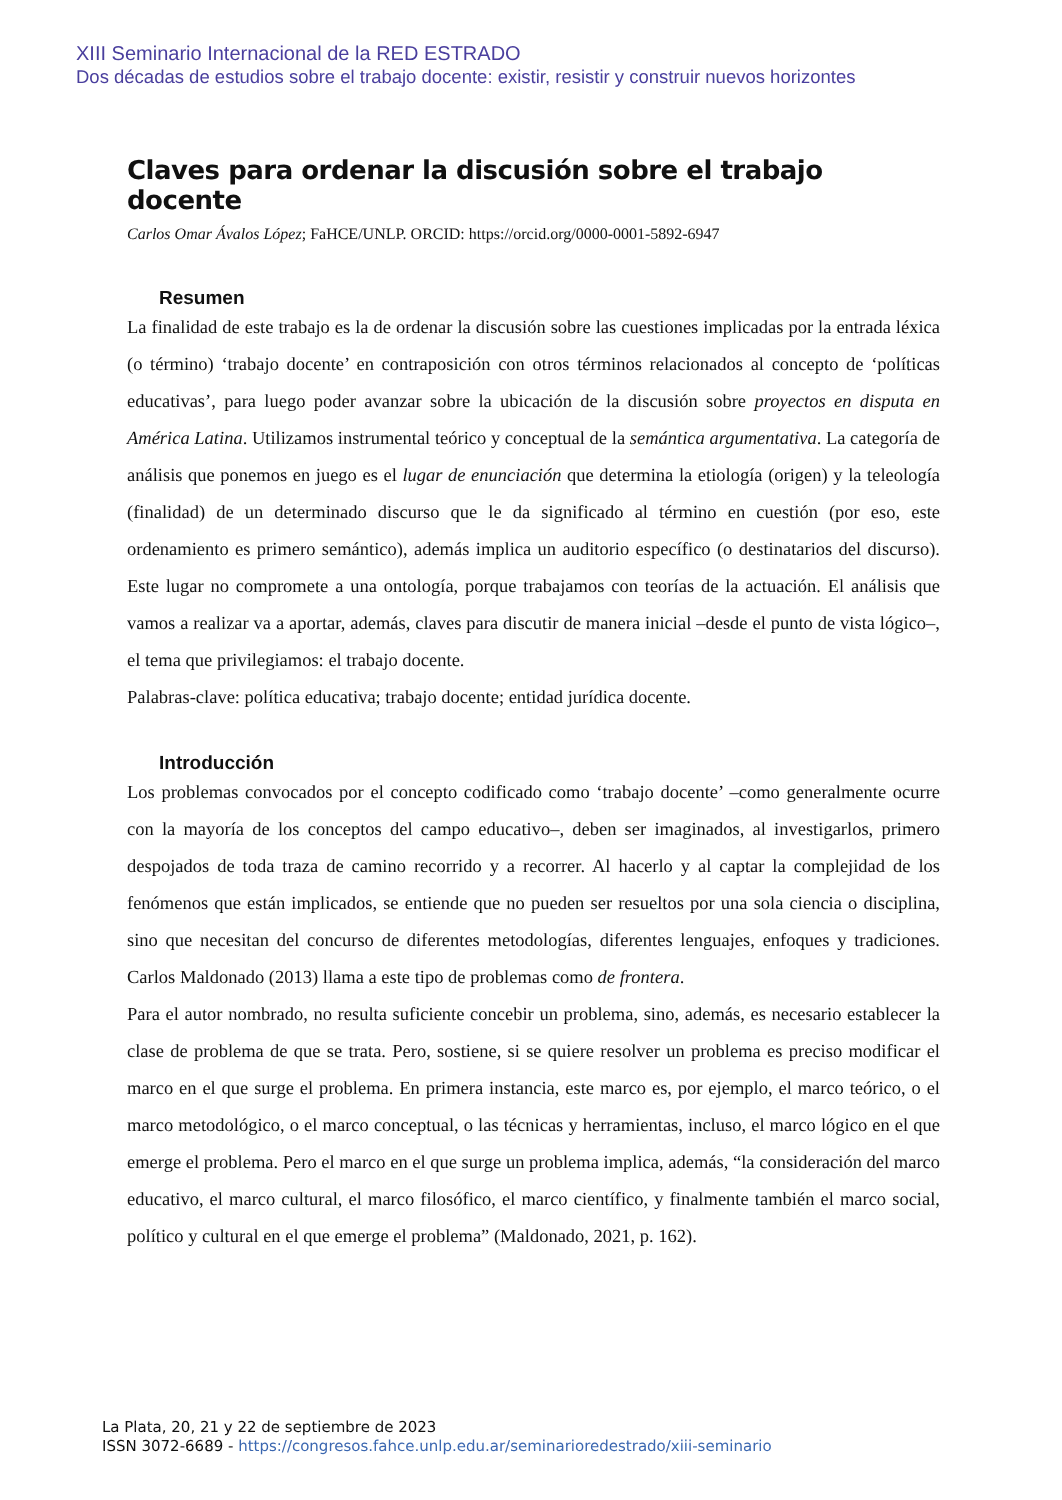XIII Seminario Internacional de la RED ESTRADO
Dos décadas de estudios sobre el trabajo docente: existir, resistir y construir nuevos horizontes
Claves para ordenar la discusión sobre el trabajo docente
Carlos Omar Ávalos López; FaHCE/UNLP. ORCID: https://orcid.org/0000-0001-5892-6947
Resumen
La finalidad de este trabajo es la de ordenar la discusión sobre las cuestiones implicadas por la entrada léxica (o término) ‘trabajo docente’ en contraposición con otros términos relacionados al concepto de ‘políticas educativas’, para luego poder avanzar sobre la ubicación de la discusión sobre proyectos en disputa en América Latina. Utilizamos instrumental teórico y conceptual de la semántica argumentativa. La categoría de análisis que ponemos en juego es el lugar de enunciación que determina la etiología (origen) y la teleología (finalidad) de un determinado discurso que le da significado al término en cuestión (por eso, este ordenamiento es primero semántico), además implica un auditorio específico (o destinatarios del discurso). Este lugar no compromete a una ontología, porque trabajamos con teorías de la actuación. El análisis que vamos a realizar va a aportar, además, claves para discutir de manera inicial –desde el punto de vista lógico–, el tema que privilegiamos: el trabajo docente.
Palabras-clave: política educativa; trabajo docente; entidad jurídica docente.
Introducción
Los problemas convocados por el concepto codificado como ‘trabajo docente’ –como generalmente ocurre con la mayoría de los conceptos del campo educativo–, deben ser imaginados, al investigarlos, primero despojados de toda traza de camino recorrido y a recorrer. Al hacerlo y al captar la complejidad de los fenómenos que están implicados, se entiende que no pueden ser resueltos por una sola ciencia o disciplina, sino que necesitan del concurso de diferentes metodologías, diferentes lenguajes, enfoques y tradiciones. Carlos Maldonado (2013) llama a este tipo de problemas como de frontera.
Para el autor nombrado, no resulta suficiente concebir un problema, sino, además, es necesario establecer la clase de problema de que se trata. Pero, sostiene, si se quiere resolver un problema es preciso modificar el marco en el que surge el problema. En primera instancia, este marco es, por ejemplo, el marco teórico, o el marco metodológico, o el marco conceptual, o las técnicas y herramientas, incluso, el marco lógico en el que emerge el problema. Pero el marco en el que surge un problema implica, además, “la consideración del marco educativo, el marco cultural, el marco filosófico, el marco científico, y finalmente también el marco social, político y cultural en el que emerge el problema” (Maldonado, 2021, p. 162).
La Plata, 20, 21 y 22 de septiembre de 2023
ISSN 3072-6689 - https://congresos.fahce.unlp.edu.ar/seminarioredestrado/xiii-seminario